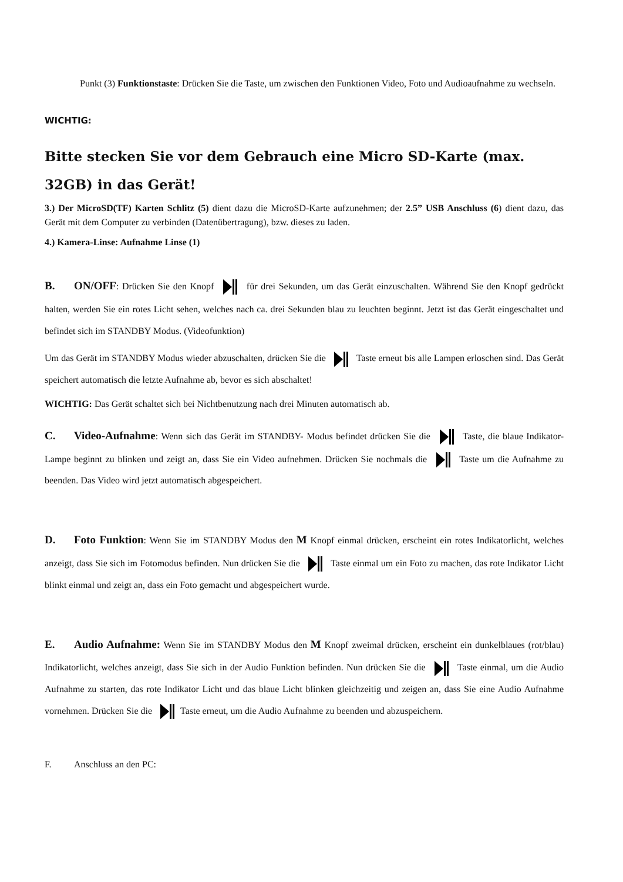Punkt (3) Funktionstaste: Drücken Sie die Taste, um zwischen den Funktionen Video, Foto und Audioaufnahme zu wechseln.
WICHTIG:
Bitte stecken Sie vor dem Gebrauch eine Micro SD-Karte (max. 32GB) in das Gerät!
3.) Der MicroSD(TF) Karten Schlitz (5) dient dazu die MicroSD-Karte aufzunehmen; der 2.5” USB Anschluss (6) dient dazu, das Gerät mit dem Computer zu verbinden (Datenübertragung), bzw. dieses zu laden.
4.) Kamera-Linse: Aufnahme Linse (1)
B. ON/OFF: Drücken Sie den Knopf für drei Sekunden, um das Gerät einzuschalten. Während Sie den Knopf gedrückt halten, werden Sie ein rotes Licht sehen, welches nach ca. drei Sekunden blau zu leuchten beginnt. Jetzt ist das Gerät eingeschaltet und befindet sich im STANDBY Modus. (Videofunktion)
Um das Gerät im STANDBY Modus wieder abzuschalten, drücken Sie die Taste erneut bis alle Lampen erloschen sind. Das Gerät speichert automatisch die letzte Aufnahme ab, bevor es sich abschaltet!
WICHTIG: Das Gerät schaltet sich bei Nichtbenutzung nach drei Minuten automatisch ab.
C. Video-Aufnahme: Wenn sich das Gerät im STANDBY- Modus befindet drücken Sie die Taste, die blaue Indikator-Lampe beginnt zu blinken und zeigt an, dass Sie ein Video aufnehmen. Drücken Sie nochmals die Taste um die Aufnahme zu beenden. Das Video wird jetzt automatisch abgespeichert.
D. Foto Funktion: Wenn Sie im STANDBY Modus den M Knopf einmal drücken, erscheint ein rotes Indikatorlicht, welches anzeigt, dass Sie sich im Fotomodus befinden. Nun drücken Sie die Taste einmal um ein Foto zu machen, das rote Indikator Licht blinkt einmal und zeigt an, dass ein Foto gemacht und abgespeichert wurde.
E. Audio Aufnahme: Wenn Sie im STANDBY Modus den M Knopf zweimal drücken, erscheint ein dunkelblaues (rot/blau) Indikatorlicht, welches anzeigt, dass Sie sich in der Audio Funktion befinden. Nun drücken Sie die Taste einmal, um die Audio Aufnahme zu starten, das rote Indikator Licht und das blaue Licht blinken gleichzeitig und zeigen an, dass Sie eine Audio Aufnahme vornehmen. Drücken Sie die Taste erneut, um die Audio Aufnahme zu beenden und abzuspeichern.
F. Anschluss an den PC: